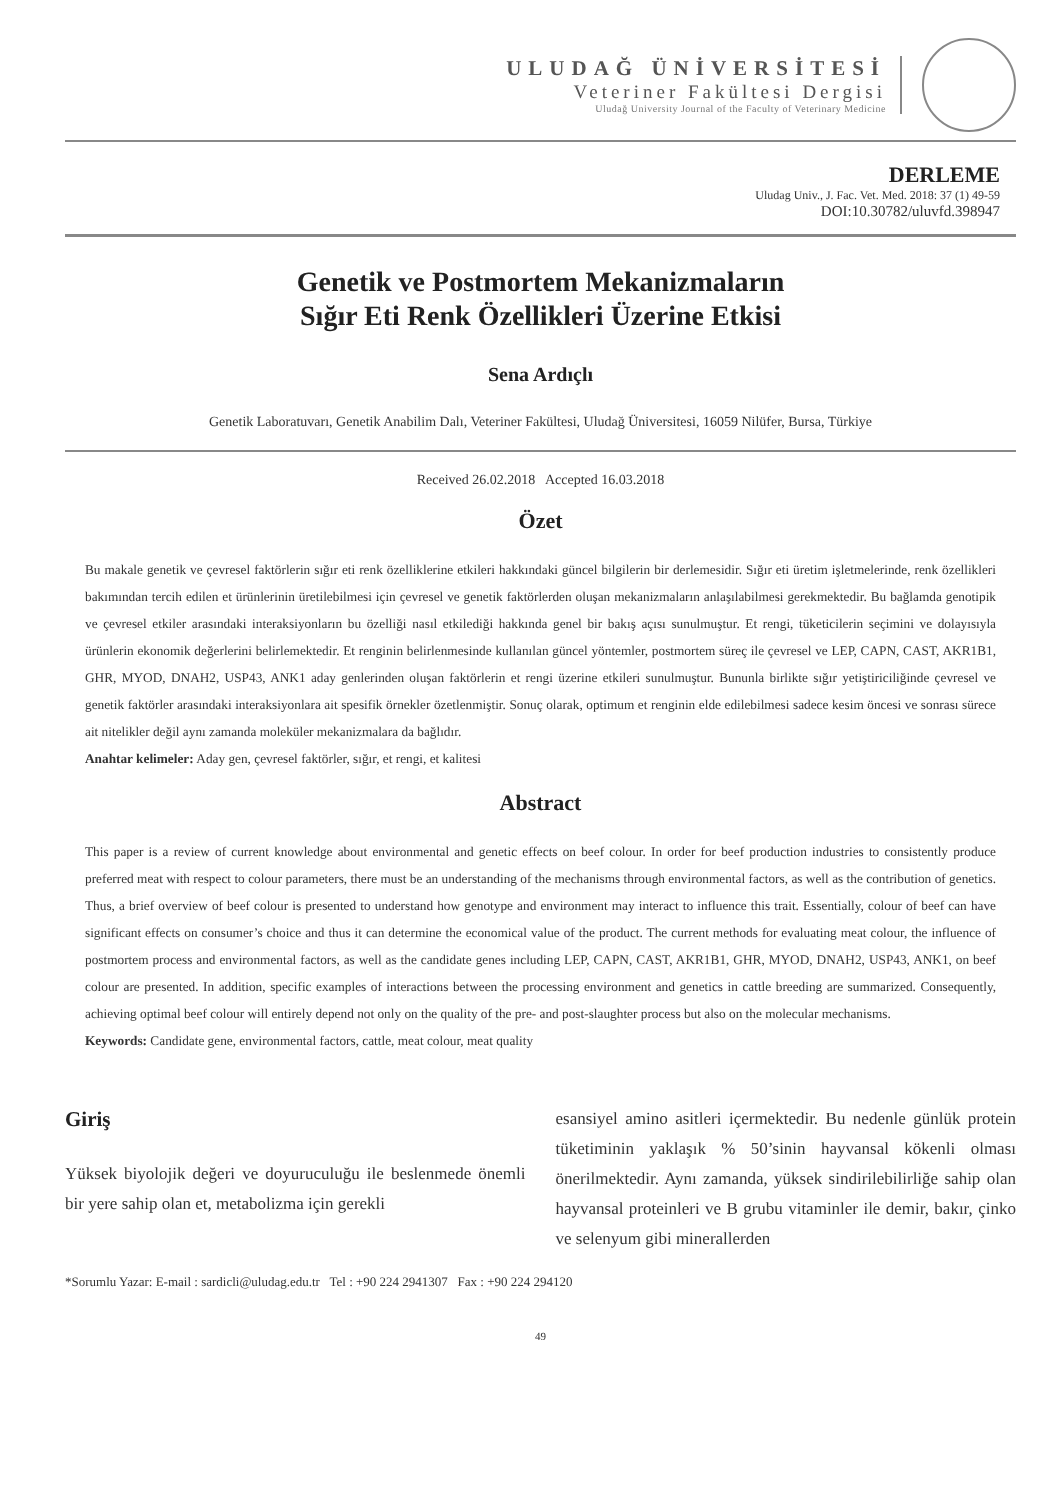ULUDAĞ ÜNİVERSİTESİ
Veteriner Fakültesi Dergisi
Uludağ University Journal of the Faculty of Veterinary Medicine
DERLEME
Uludag Univ., J. Fac. Vet. Med. 2018: 37 (1) 49-59
DOI:10.30782/uluvfd.398947
Genetik ve Postmortem Mekanizmaların
Sığır Eti Renk Özellikleri Üzerine Etkisi
Sena Ardıçlı
Genetik Laboratuvarı, Genetik Anabilim Dalı, Veteriner Fakültesi, Uludağ Üniversitesi, 16059 Nilüfer, Bursa, Türkiye
Received 26.02.2018 Accepted 16.03.2018
Özet
Bu makale genetik ve çevresel faktörlerin sığır eti renk özelliklerine etkileri hakkındaki güncel bilgilerin bir derlemesidir. Sığır eti üretim işletmelerinde, renk özellikleri bakımından tercih edilen et ürünlerinin üretilebilmesi için çevresel ve genetik faktörlerden oluşan mekanizmaların anlaşılabilmesi gerekmektedir. Bu bağlamda genotipik ve çevresel etkiler arasındaki interaksiyonların bu özelliği nasıl etkilediği hakkında genel bir bakış açısı sunulmuştur. Et rengi, tüketicilerin seçimini ve dolayısıyla ürünlerin ekonomik değerlerini belirlemektedir. Et renginin belirlenmesinde kullanılan güncel yöntemler, postmortem süreç ile çevresel ve LEP, CAPN, CAST, AKR1B1, GHR, MYOD, DNAH2, USP43, ANK1 aday genlerinden oluşan faktörlerin et rengi üzerine etkileri sunulmuştur. Bununla birlikte sığır yetiştiriciliğinde çevresel ve genetik faktörler arasındaki interaksiyonlara ait spesifik örnekler özetlenmiştir. Sonuç olarak, optimum et renginin elde edilebilmesi sadece kesim öncesi ve sonrası sürece ait nitelikler değil aynı zamanda moleküler mekanizmalara da bağlıdır.
Anahtar kelimeler: Aday gen, çevresel faktörler, sığır, et rengi, et kalitesi
Abstract
This paper is a review of current knowledge about environmental and genetic effects on beef colour. In order for beef production industries to consistently produce preferred meat with respect to colour parameters, there must be an understanding of the mechanisms through environmental factors, as well as the contribution of genetics. Thus, a brief overview of beef colour is presented to understand how genotype and environment may interact to influence this trait. Essentially, colour of beef can have significant effects on consumer’s choice and thus it can determine the economical value of the product. The current methods for evaluating meat colour, the influence of postmortem process and environmental factors, as well as the candidate genes including LEP, CAPN, CAST, AKR1B1, GHR, MYOD, DNAH2, USP43, ANK1, on beef colour are presented. In addition, specific examples of interactions between the processing environment and genetics in cattle breeding are summarized. Consequently, achieving optimal beef colour will entirely depend not only on the quality of the pre- and post-slaughter process but also on the molecular mechanisms.
Keywords: Candidate gene, environmental factors, cattle, meat colour, meat quality
Giriş
Yüksek biyolojik değeri ve doyuruculuğu ile beslenmede önemli bir yere sahip olan et, metabolizma için gerekli
esansiyel amino asitleri içermektedir. Bu nedenle günlük protein tüketiminin yaklaşık % 50’sinin hayvansal kökenli olması önerilmektedir. Aynı zamanda, yüksek sindirilebilirliğe sahip olan hayvansal proteinleri ve B grubu vitaminler ile demir, bakır, çinko ve selenyum gibi minerallerden
*Sorumlu Yazar: E-mail : sardicli@uludag.edu.tr Tel : +90 224 2941307 Fax : +90 224 294120
49